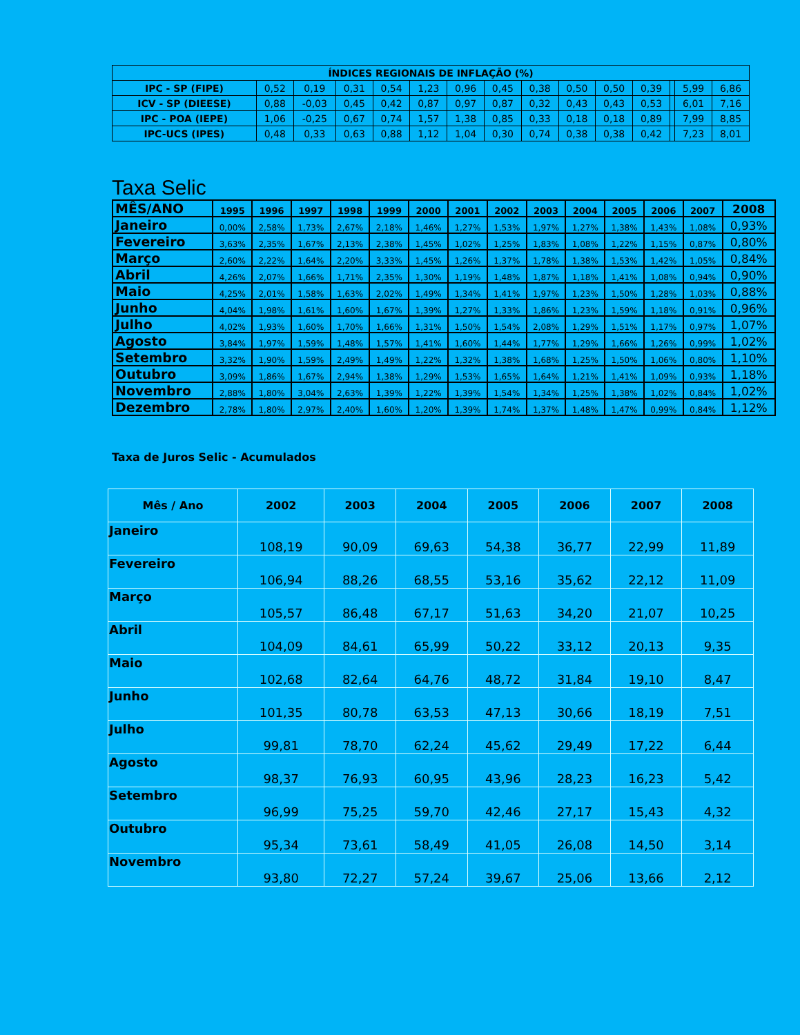| ÍNDICES REGIONAIS DE INFLAÇÃO (%) | | | | | | | | | | | | | | |
| IPC - SP (FIPE) | 0,52 | 0,19 | 0,31 | 0,54 | 1,23 | 0,96 | 0,45 | 0,38 | 0,50 | 0,50 | 0,39 | | 5,99 | 6,86 |
| ICV - SP (DIEESE) | 0,88 | -0,03 | 0,45 | 0,42 | 0,87 | 0,97 | 0,87 | 0,32 | 0,43 | 0,43 | 0,53 | | 6,01 | 7,16 |
| IPC - POA (IEPE) | 1,06 | -0,25 | 0,67 | 0,74 | 1,57 | 1,38 | 0,85 | 0,33 | 0,18 | 0,18 | 0,89 | | 7,99 | 8,85 |
| IPC-UCS (IPES) | 0,48 | 0,33 | 0,63 | 0,88 | 1,12 | 1,04 | 0,30 | 0,74 | 0,38 | 0,38 | 0,42 | | 7,23 | 8,01 |
Taxa Selic
| MÊS/ANO | 1995 | 1996 | 1997 | 1998 | 1999 | 2000 | 2001 | 2002 | 2003 | 2004 | 2005 | 2006 | 2007 | 2008 |
| --- | --- | --- | --- | --- | --- | --- | --- | --- | --- | --- | --- | --- | --- | --- |
| Janeiro | 0,00% | 2,58% | 1,73% | 2,67% | 2,18% | 1,46% | 1,27% | 1,53% | 1,97% | 1,27% | 1,38% | 1,43% | 1,08% | 0,93% |
| Fevereiro | 3,63% | 2,35% | 1,67% | 2,13% | 2,38% | 1,45% | 1,02% | 1,25% | 1,83% | 1,08% | 1,22% | 1,15% | 0,87% | 0,80% |
| Março | 2,60% | 2,22% | 1,64% | 2,20% | 3,33% | 1,45% | 1,26% | 1,37% | 1,78% | 1,38% | 1,53% | 1,42% | 1,05% | 0,84% |
| Abril | 4,26% | 2,07% | 1,66% | 1,71% | 2,35% | 1,30% | 1,19% | 1,48% | 1,87% | 1,18% | 1,41% | 1,08% | 0,94% | 0,90% |
| Maio | 4,25% | 2,01% | 1,58% | 1,63% | 2,02% | 1,49% | 1,34% | 1,41% | 1,97% | 1,23% | 1,50% | 1,28% | 1,03% | 0,88% |
| Junho | 4,04% | 1,98% | 1,61% | 1,60% | 1,67% | 1,39% | 1,27% | 1,33% | 1,86% | 1,23% | 1,59% | 1,18% | 0,91% | 0,96% |
| Julho | 4,02% | 1,93% | 1,60% | 1,70% | 1,66% | 1,31% | 1,50% | 1,54% | 2,08% | 1,29% | 1,51% | 1,17% | 0,97% | 1,07% |
| Agosto | 3,84% | 1,97% | 1,59% | 1,48% | 1,57% | 1,41% | 1,60% | 1,44% | 1,77% | 1,29% | 1,66% | 1,26% | 0,99% | 1,02% |
| Setembro | 3,32% | 1,90% | 1,59% | 2,49% | 1,49% | 1,22% | 1,32% | 1,38% | 1,68% | 1,25% | 1,50% | 1,06% | 0,80% | 1,10% |
| Outubro | 3,09% | 1,86% | 1,67% | 2,94% | 1,38% | 1,29% | 1,53% | 1,65% | 1,64% | 1,21% | 1,41% | 1,09% | 0,93% | 1,18% |
| Novembro | 2,88% | 1,80% | 3,04% | 2,63% | 1,39% | 1,22% | 1,39% | 1,54% | 1,34% | 1,25% | 1,38% | 1,02% | 0,84% | 1,02% |
| Dezembro | 2,78% | 1,80% | 2,97% | 2,40% | 1,60% | 1,20% | 1,39% | 1,74% | 1,37% | 1,48% | 1,47% | 0,99% | 0,84% | 1,12% |
Taxa de Juros Selic - Acumulados
| Mês / Ano | 2002 | 2003 | 2004 | 2005 | 2006 | 2007 | 2008 |
| --- | --- | --- | --- | --- | --- | --- | --- |
| Janeiro | 108,19 | 90,09 | 69,63 | 54,38 | 36,77 | 22,99 | 11,89 |
| Fevereiro | 106,94 | 88,26 | 68,55 | 53,16 | 35,62 | 22,12 | 11,09 |
| Março | 105,57 | 86,48 | 67,17 | 51,63 | 34,20 | 21,07 | 10,25 |
| Abril | 104,09 | 84,61 | 65,99 | 50,22 | 33,12 | 20,13 | 9,35 |
| Maio | 102,68 | 82,64 | 64,76 | 48,72 | 31,84 | 19,10 | 8,47 |
| Junho | 101,35 | 80,78 | 63,53 | 47,13 | 30,66 | 18,19 | 7,51 |
| Julho | 99,81 | 78,70 | 62,24 | 45,62 | 29,49 | 17,22 | 6,44 |
| Agosto | 98,37 | 76,93 | 60,95 | 43,96 | 28,23 | 16,23 | 5,42 |
| Setembro | 96,99 | 75,25 | 59,70 | 42,46 | 27,17 | 15,43 | 4,32 |
| Outubro | 95,34 | 73,61 | 58,49 | 41,05 | 26,08 | 14,50 | 3,14 |
| Novembro | 93,80 | 72,27 | 57,24 | 39,67 | 25,06 | 13,66 | 2,12 |